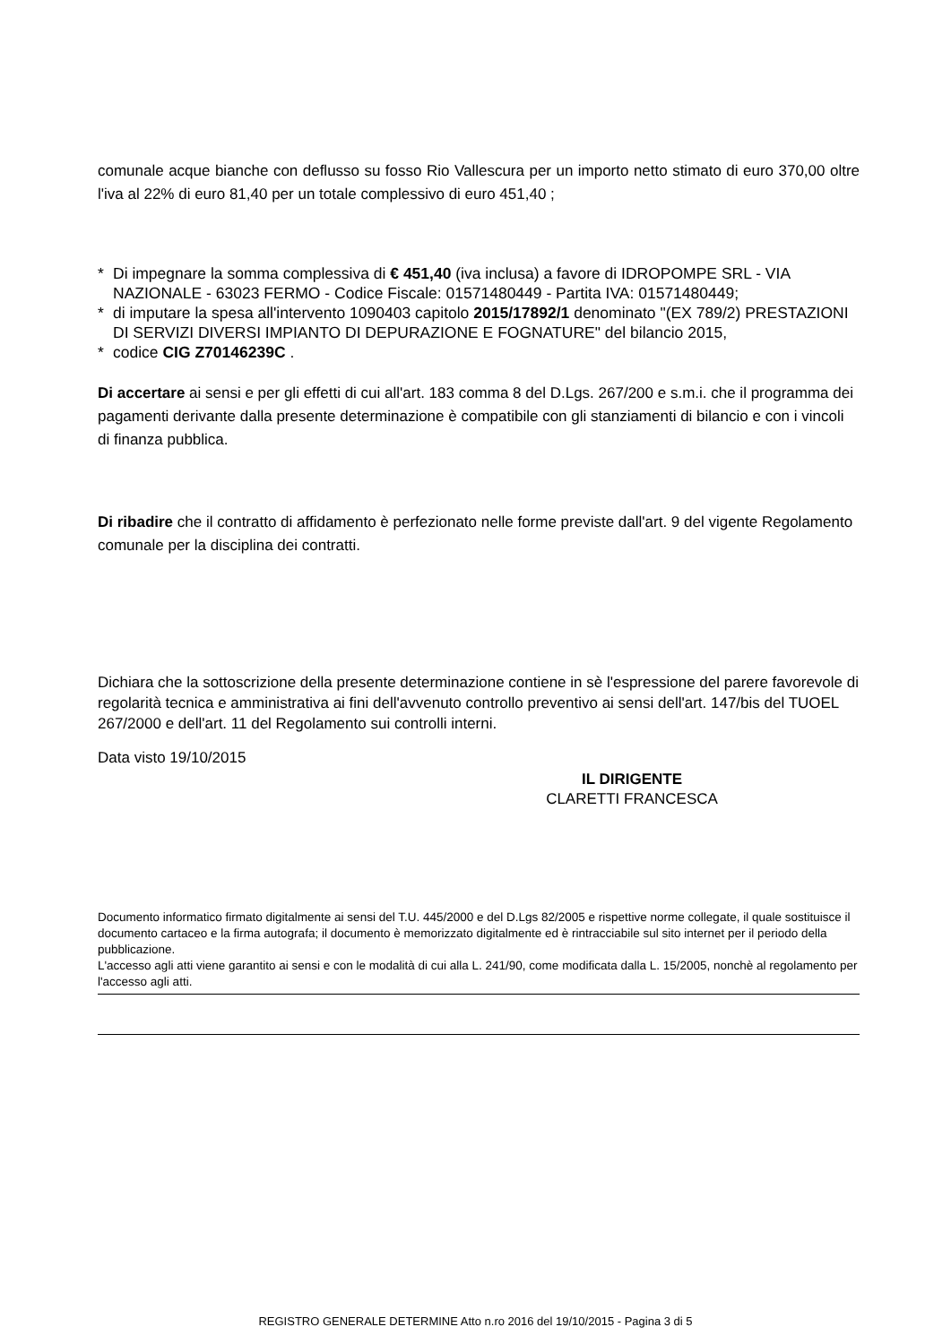comunale acque bianche con deflusso su fosso Rio Vallescura per un importo netto stimato di euro 370,00 oltre l'iva al 22% di euro 81,40 per un totale complessivo di euro 451,40 ;
* Di impegnare la somma complessiva di € 451,40 (iva inclusa) a favore di IDROPOMPE SRL - VIA NAZIONALE - 63023 FERMO - Codice Fiscale: 01571480449 - Partita IVA: 01571480449;
* di imputare la spesa all'intervento 1090403 capitolo 2015/17892/1 denominato "(EX 789/2) PRESTAZIONI DI SERVIZI DIVERSI IMPIANTO DI DEPURAZIONE E FOGNATURE" del bilancio 2015,
* codice CIG Z70146239C .
Di accertare ai sensi e per gli effetti di cui all'art. 183 comma 8 del D.Lgs. 267/200 e s.m.i. che il programma dei pagamenti derivante dalla presente determinazione è compatibile con gli stanziamenti di bilancio e con i vincoli di finanza pubblica.
Di ribadire che il contratto di affidamento è perfezionato nelle forme previste dall'art. 9 del vigente Regolamento comunale per la disciplina dei contratti.
Dichiara che la sottoscrizione della presente determinazione contiene in sè l'espressione del parere favorevole di regolarità tecnica e amministrativa ai fini dell'avvenuto controllo preventivo ai sensi dell'art. 147/bis del TUOEL 267/2000 e dell'art. 11 del Regolamento sui controlli interni.
Data visto 19/10/2015
IL DIRIGENTE
CLARETTI FRANCESCA
Documento informatico firmato digitalmente ai sensi del T.U. 445/2000 e del D.Lgs 82/2005 e rispettive norme collegate, il quale sostituisce il documento cartaceo e la firma autografa; il documento è memorizzato digitalmente ed è rintracciabile sul sito internet per il periodo della pubblicazione.
L'accesso agli atti viene garantito ai sensi e con le modalità di cui alla L. 241/90, come modificata dalla L. 15/2005, nonchè al regolamento per l'accesso agli atti.
REGISTRO GENERALE DETERMINE Atto n.ro 2016 del 19/10/2015 - Pagina 3 di 5